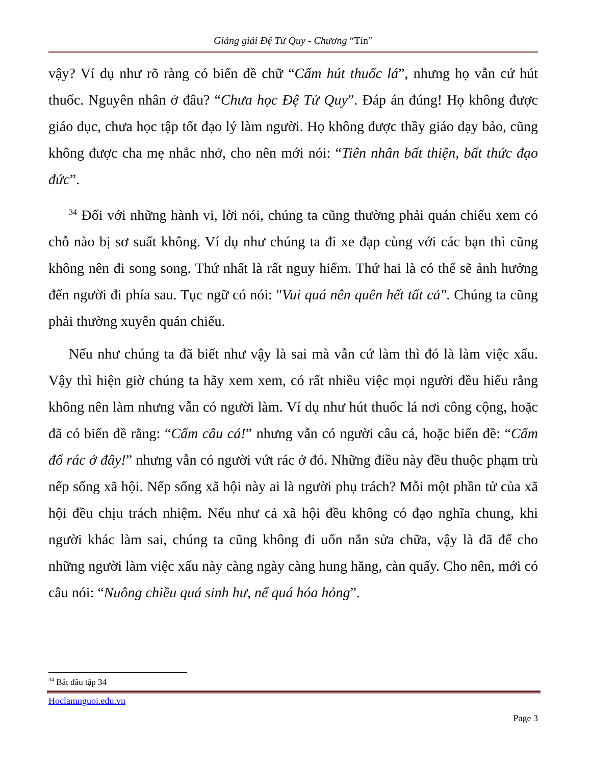Giảng giải Đệ Tử Quy - Chương “Tín”
vậy? Ví dụ như rõ ràng có biển đề chữ “Cấm hút thuốc lá”, nhưng họ vẫn cứ hút thuốc. Nguyên nhân ở đâu? “Chưa học Đệ Tử Quy”. Đáp án đúng! Họ không được giáo dục, chưa học tập tốt đạo lý làm người. Họ không được thầy giáo dạy bảo, cũng không được cha mẹ nhắc nhở, cho nên mới nói: “Tiên nhân bất thiện, bất thức đạo đức”.
<sup>34</sup> Đối với những hành vi, lời nói, chúng ta cũng thường phải quán chiếu xem có chỗ nào bị sơ suất không. Ví dụ như chúng ta đi xe đạp cùng với các bạn thì cũng không nên đi song song. Thứ nhất là rất nguy hiểm. Thứ hai là có thể sẽ ảnh hưởng đến người đi phía sau. Tục ngữ có nói: "Vui quá nên quên hết tất cả". Chúng ta cũng phải thường xuyên quán chiếu.
Nếu như chúng ta đã biết như vậy là sai mà vẫn cứ làm thì đó là làm việc xấu. Vậy thì hiện giờ chúng ta hãy xem xem, có rất nhiều việc mọi người đều hiểu rằng không nên làm nhưng vẫn có người làm. Ví dụ như hút thuốc lá nơi công cộng, hoặc đã có biển đề rằng: “Cấm câu cá!” nhưng vẫn có người câu cá, hoặc biển đề: “Cấm đổ rác ở đây!” nhưng vẫn có người vứt rác ở đó. Những điều này đều thuộc phạm trù nếp sống xã hội. Nếp sống xã hội này ai là người phụ trách? Mỗi một phần tử của xã hội đều chịu trách nhiệm. Nếu như cả xã hội đều không có đạo nghĩa chung, khi người khác làm sai, chúng ta cũng không đi uốn nắn sửa chữa, vậy là đã để cho những người làm việc xấu này càng ngày càng hung hăng, càn quấy. Cho nên, mới có câu nói: “Nuông chiều quá sinh hư, nể quá hóa hỏng”.
<sup>34</sup> Bắt đầu tập 34
Hoclamnguoi.edu.vn
Page 3